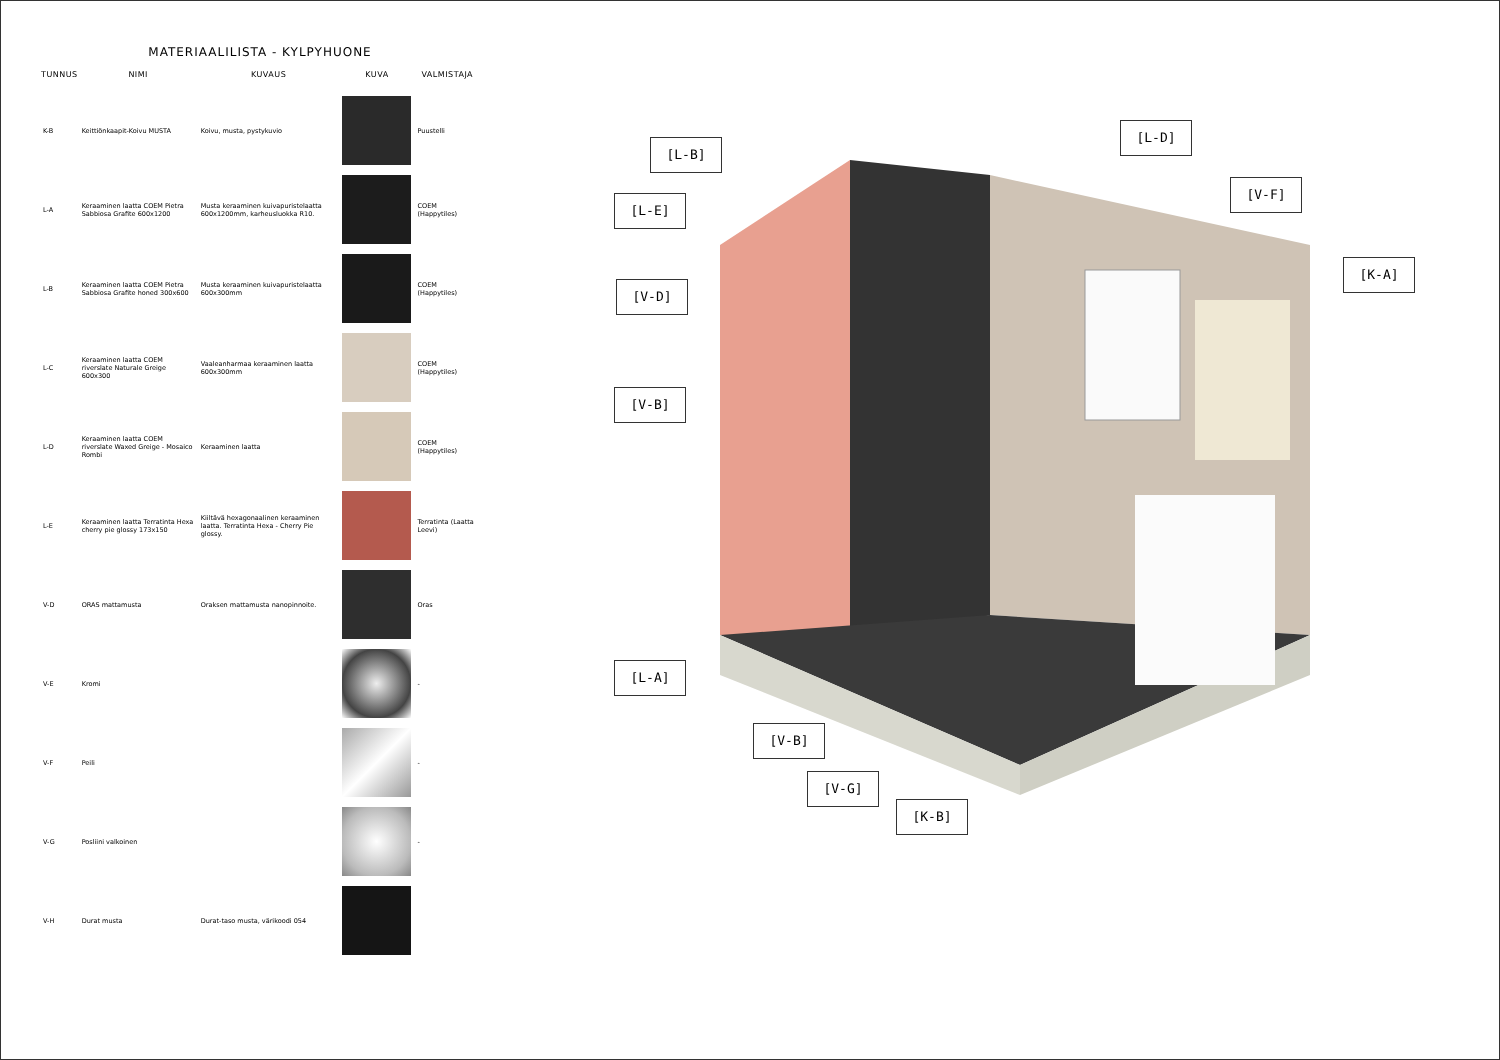MATERIAALILISTA - KYLPYHUONE
| TUNNUS | NIMI | KUVAUS | KUVA | VALMISTAJA |
| --- | --- | --- | --- | --- |
| K-B | Keittiönkaapit-Koivu MUSTA | Koivu, musta, pystykuvio | | Puustelli |
| L-A | Keraaminen laatta COEM Pietra Sabbiosa Grafite 600x1200 | Musta keraaminen kuivapuristelaatta 600x1200mm, karheusluokka R10. | | COEM (Happytiles) |
| L-B | Keraaminen laatta COEM Pietra Sabbiosa Grafite honed 300x600 | Musta keraaminen kuivapuristelaatta 600x300mm | | COEM (Happytiles) |
| L-C | Keraaminen laatta COEM riverslate Naturale Greige 600x300 | Vaaleanharmaa keraaminen laatta 600x300mm | | COEM (Happytiles) |
| L-D | Keraaminen laatta COEM riverslate Waxed Greige - Mosaico Rombi | Keraaminen laatta | | COEM (Happytiles) |
| L-E | Keraaminen laatta Terratinta Hexa cherry pie glossy 173x150 | Kiiltävä hexagonaalinen keraaminen laatta. Terratinta Hexa - Cherry Pie glossy. | | Terratinta (Laatta Leevi) |
| V-D | ORAS mattamusta | Oraksen mattamusta nanopinnoite. | | Oras |
| V-E | Kromi | | | - |
| V-F | Peili | | | - |
| V-G | Posliini valkoinen | | | - |
| V-H | Durat musta | Durat-taso musta, värikoodi 054 | | |
[L-B]
[L-D]
[L-E]
[V-F]
[K-A]
[V-D]
[V-B]
[L-A]
[V-B]
[V-G]
[K-B]